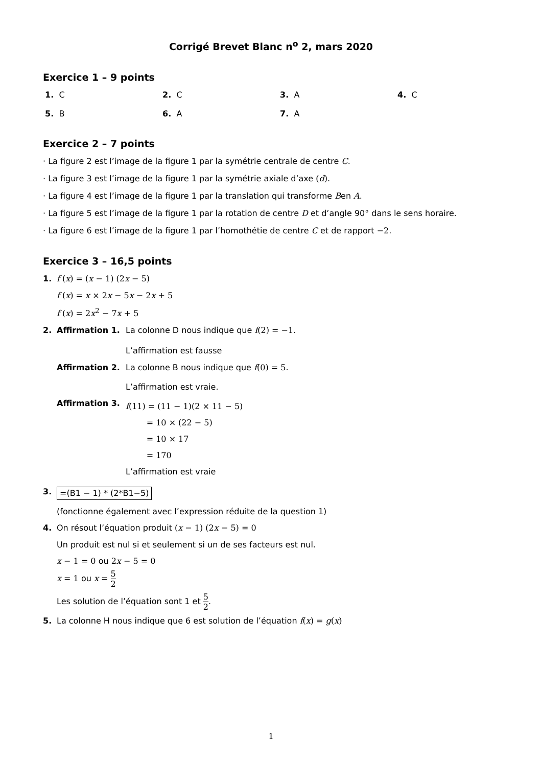Corrigé Brevet Blanc n<sup>o</sup> 2, mars 2020
Exercice 1 – 9 points
1. C
2. C
3. A
4. C
5. B
6. A
7. A
Exercice 2 – 7 points
· La figure 2 est l’image de la figure 1 par la symétrie centrale de centre C.
· La figure 3 est l’image de la figure 1 par la symétrie axiale d’axe (d).
· La figure 4 est l’image de la figure 1 par la translation qui transforme Ben A.
· La figure 5 est l’image de la figure 1 par la rotation de centre D et d’angle 90° dans le sens horaire.
· La figure 6 est l’image de la figure 1 par l’homothétie de centre C et de rapport −2.
Exercice 3 – 16,5 points
1. f (x) = (x − 1) (2x − 5)
f (x) = x × 2x − 5x − 2x + 5
f (x) = 2x<sup>2</sup> − 7x + 5
2. Affirmation 1. La colonne D nous indique que f(2) = −1.
L’affirmation est fausse
Affirmation 2. La colonne B nous indique que f(0) = 5.
L’affirmation est vraie.
Affirmation 3. f(11) = (11 − 1)(2 × 11 − 5)
= 10 × (22 − 5)
= 10 × 17
= 170
L’affirmation est vraie
3. =(B1 − 1) * (2*B1−5)
(fonctionne également avec l’expression réduite de la question 1)
4. On résout l’équation produit (x − 1) (2x − 5) = 0
Un produit est nul si et seulement si un de ses facteurs est nul.
x − 1 = 0 ou 2x − 5 = 0
x = 1 ou x = 5 2
Les solution de l’équation sont 1 et 5 2.
5. La colonne H nous indique que 6 est solution de l’équation f(x) = g(x)
1